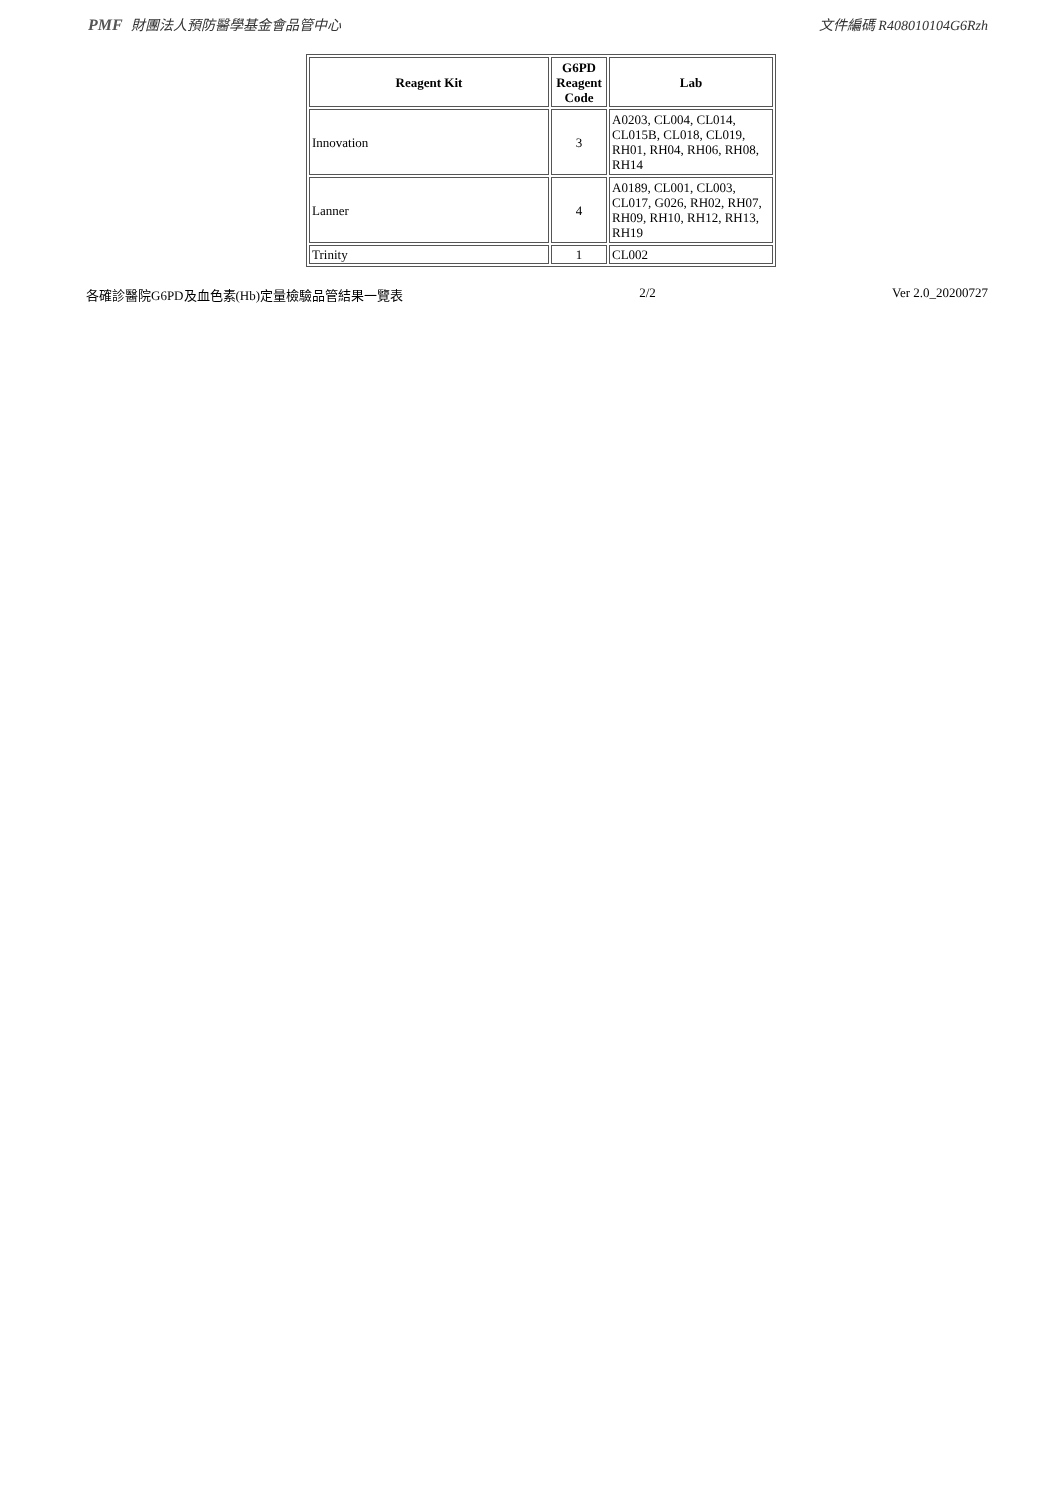PMF 財團法人預防醫學基金會品管中心 文件編碼 R408010104G6Rzh
| Reagent Kit | G6PD Reagent Code | Lab |
| --- | --- | --- |
| Innovation | 3 | A0203, CL004, CL014, CL015B, CL018, CL019, RH01, RH04, RH06, RH08, RH14 |
| Lanner | 4 | A0189, CL001, CL003, CL017, G026, RH02, RH07, RH09, RH10, RH12, RH13, RH19 |
| Trinity | 1 | CL002 |
各確診醫院G6PD及血色素(Hb)定量檢驗品管結果一覽表 2/2 Ver 2.0_20200727